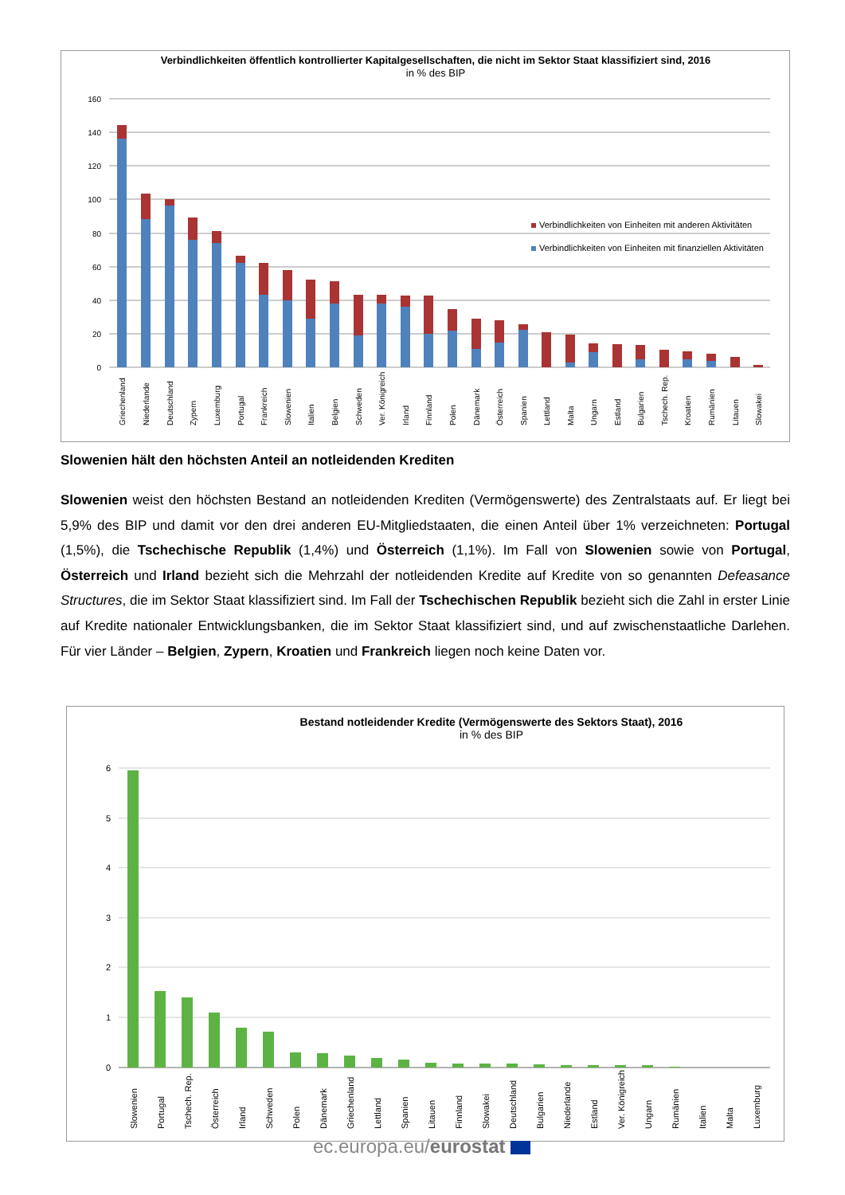Verbindlichkeiten öffentlich kontrollierter Kapitalgesellschaften, die nicht im Sektor Staat klassifiziert sind, 2016
in % des BIP
160
140
120
100
80
60
40
20
0
Verbindlichkeiten von Einheiten mit anderen Aktivitäten
Verbindlichkeiten von Einheiten mit finanziellen Aktivitäten
Griechenland
Niederlande
Deutschland
Zypern
Luxemburg
Portugal
Frankreich
Slowenien
Italien
Belgien
Schweden
Ver. Königreich
Irland
Finnland
Polen
Dänemark
Österreich
Spanien
Lettland
Malta
Ungarn
Estland
Bulgarien
Tschech. Rep.
Kroatien
Rumänien
Litauen
Slowakei
Slowenien hält den höchsten Anteil an notleidenden Krediten
Slowenien weist den höchsten Bestand an notleidenden Krediten (Vermögenswerte) des Zentralstaats auf. Er liegt bei 5,9% des BIP und damit vor den drei anderen EU-Mitgliedstaaten, die einen Anteil über 1% verzeichneten: Portugal (1,5%), die Tschechische Republik (1,4%) und Österreich (1,1%). Im Fall von Slowenien sowie von Portugal, Österreich und Irland bezieht sich die Mehrzahl der notleidenden Kredite auf Kredite von so genannten Defeasance Structures, die im Sektor Staat klassifiziert sind. Im Fall der Tschechischen Republik bezieht sich die Zahl in erster Linie auf Kredite nationaler Entwicklungsbanken, die im Sektor Staat klassifiziert sind, und auf zwischenstaatliche Darlehen. Für vier Länder – Belgien, Zypern, Kroatien und Frankreich liegen noch keine Daten vor.
Bestand notleidender Kredite (Vermögenswerte des Sektors Staat), 2016
in % des BIP
6
5
4
3
2
1
0
Slowenien
Portugal
Tschech. Rep.
Österreich
Irland
Schweden
Polen
Dänemark
Griechenland
Lettland
Spanien
Litauen
Finnland
Slowakei
Deutschland
Bulgarien
Niederlande
Estland
Ver. Königreich
Ungarn
Rumänien
Italien
Malta
Luxemburg
ec.europa.eu/eurostat